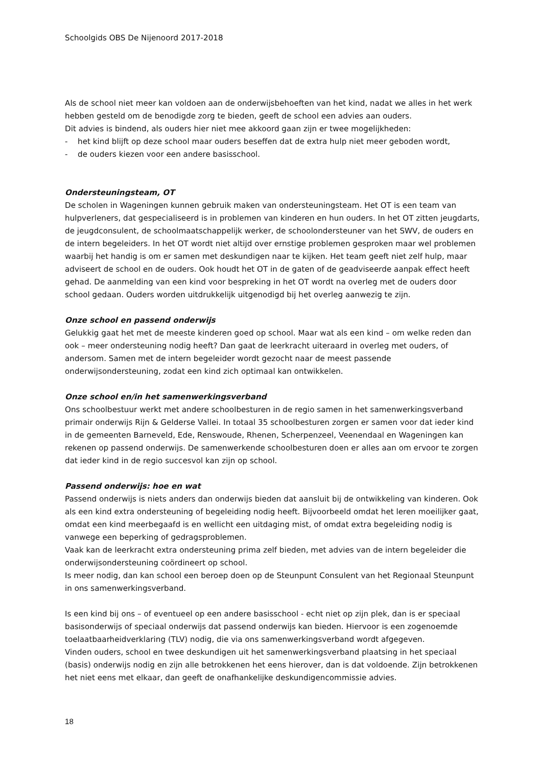Schoolgids OBS De Nijenoord 2017-2018
Als de school niet meer kan voldoen aan de onderwijsbehoeften van het kind, nadat we alles in het werk hebben gesteld om de benodigde zorg te bieden, geeft de school een advies aan ouders.
Dit advies is bindend, als ouders hier niet mee akkoord gaan zijn er twee mogelijkheden:
- het kind blijft op deze school maar ouders beseffen dat de extra hulp niet meer geboden wordt,
- de ouders kiezen voor een andere basisschool.
Ondersteuningsteam, OT
De scholen in Wageningen kunnen gebruik maken van ondersteuningsteam. Het OT is een team van hulpverleners, dat gespecialiseerd is in problemen van kinderen en hun ouders. In het OT zitten jeugdarts, de jeugdconsulent, de schoolmaatschappelijk werker, de schoolondersteuner van het SWV, de ouders en de intern begeleiders. In het OT wordt niet altijd over ernstige problemen gesproken maar wel problemen waarbij het handig is om er samen met deskundigen naar te kijken. Het team geeft niet zelf hulp, maar adviseert de school en de ouders. Ook houdt het OT in de gaten of de geadviseerde aanpak effect heeft gehad. De aanmelding van een kind voor bespreking in het OT wordt na overleg met de ouders door school gedaan. Ouders worden uitdrukkelijk uitgenodigd bij het overleg aanwezig te zijn.
Onze school en passend onderwijs
Gelukkig gaat het met de meeste kinderen goed op school. Maar wat als een kind – om welke reden dan ook – meer ondersteuning nodig heeft? Dan gaat de leerkracht uiteraard in overleg met ouders, of andersom. Samen met de intern begeleider wordt gezocht naar de meest passende onderwijsondersteuning, zodat een kind zich optimaal kan ontwikkelen.
Onze school en/in het samenwerkingsverband
Ons schoolbestuur werkt met andere schoolbesturen in de regio samen in het samenwerkingsverband primair onderwijs Rijn & Gelderse Vallei. In totaal 35 schoolbesturen zorgen er samen voor dat ieder kind in de gemeenten Barneveld, Ede, Renswoude, Rhenen, Scherpenzeel, Veenendaal en Wageningen kan rekenen op passend onderwijs. De samenwerkende schoolbesturen doen er alles aan om ervoor te zorgen dat ieder kind in de regio succesvol kan zijn op school.
Passend onderwijs: hoe en wat
Passend onderwijs is niets anders dan onderwijs bieden dat aansluit bij de ontwikkeling van kinderen. Ook als een kind extra ondersteuning of begeleiding nodig heeft. Bijvoorbeeld omdat het leren moeilijker gaat, omdat een kind meerbegaafd is en wellicht een uitdaging mist, of omdat extra begeleiding nodig is vanwege een beperking of gedragsproblemen.
Vaak kan de leerkracht extra ondersteuning prima zelf bieden, met advies van de intern begeleider die onderwijsondersteuning coördineert op school.
Is meer nodig, dan kan school een beroep doen op de Steunpunt Consulent van het Regionaal Steunpunt in ons samenwerkingsverband.
Is een kind bij ons – of eventueel op een andere basisschool - echt niet op zijn plek, dan is er speciaal basisonderwijs of speciaal onderwijs dat passend onderwijs kan bieden. Hiervoor is een zogenoemde toelaatbaarheidverklaring (TLV) nodig, die via ons samenwerkingsverband wordt afgegeven.
Vinden ouders, school en twee deskundigen uit het samenwerkingsverband plaatsing in het speciaal (basis) onderwijs nodig en zijn alle betrokkenen het eens hierover, dan is dat voldoende. Zijn betrokkenen het niet eens met elkaar, dan geeft de onafhankelijke deskundigencommissie advies.
18